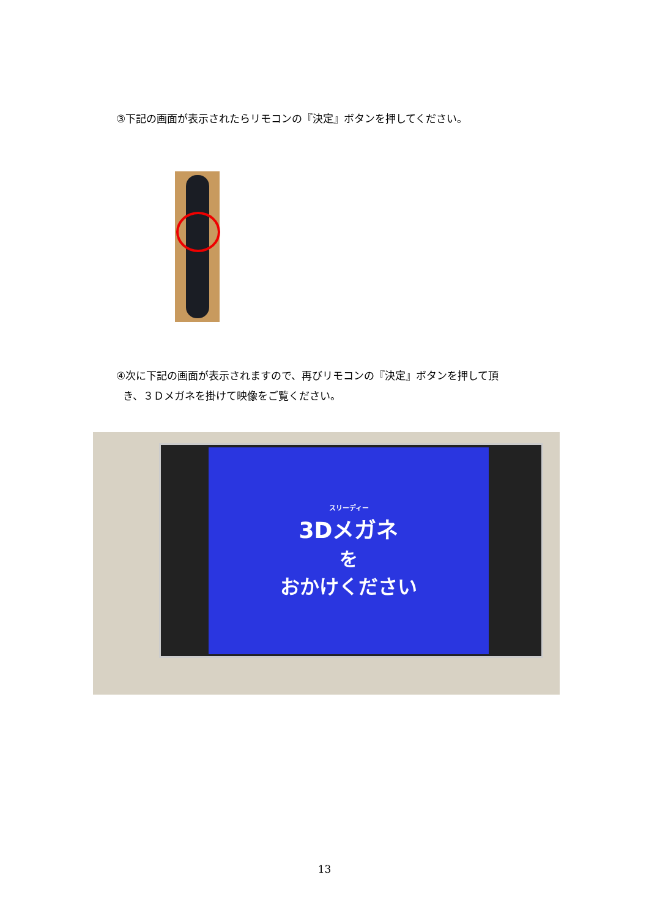③下記の画面が表示されたらリモコンの『決定』ボタンを押してください。
④次に下記の画面が表示されますので、再びリモコンの『決定』ボタンを押して頂
き、３Ｄメガネを掛けて映像をご覧ください。
スリーディー
3Dメガネ
を
おかけください
13